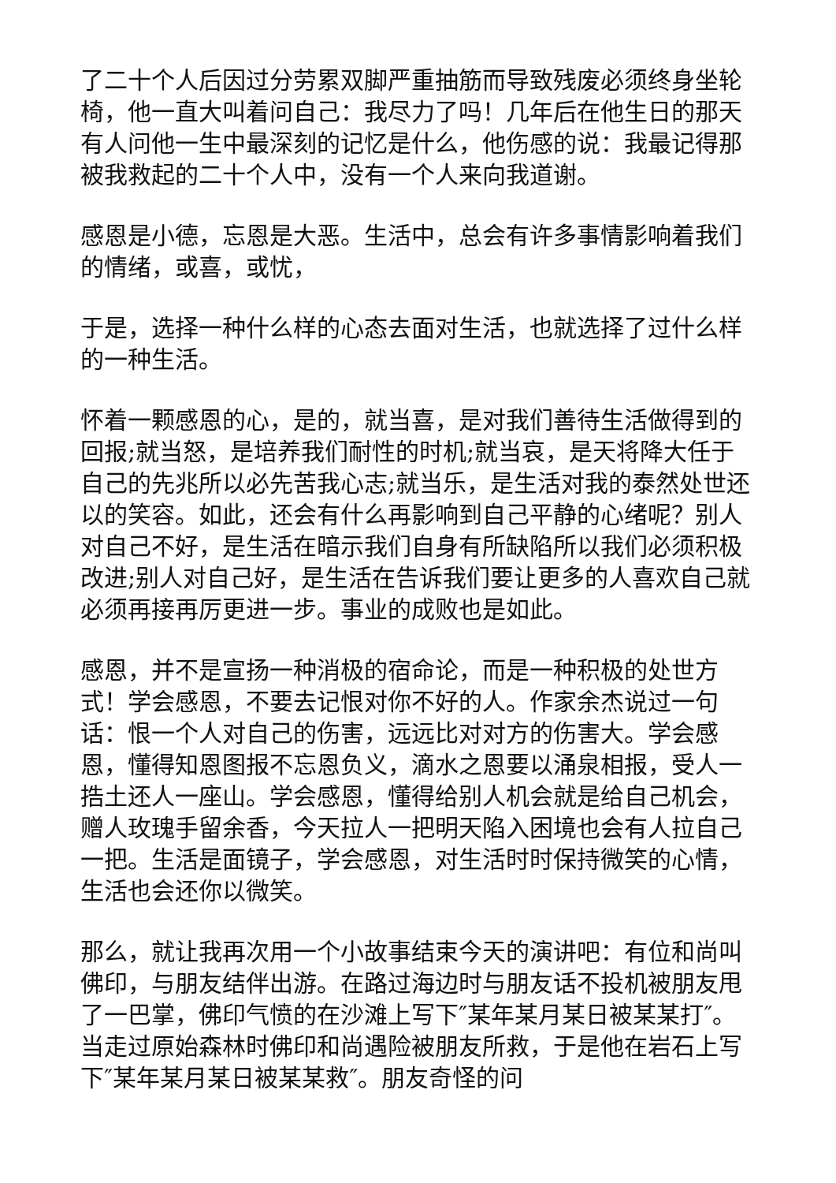了二十个人后因过分劳累双脚严重抽筋而导致残废必须终身坐轮椅，他一直大叫着问自己：我尽力了吗！几年后在他生日的那天有人问他一生中最深刻的记忆是什么，他伤感的说：我最记得那被我救起的二十个人中，没有一个人来向我道谢。
感恩是小德，忘恩是大恶。生活中，总会有许多事情影响着我们的情绪，或喜，或忧，
于是，选择一种什么样的心态去面对生活，也就选择了过什么样的一种生活。
怀着一颗感恩的心，是的，就当喜，是对我们善待生活做得到的回报;就当怒，是培养我们耐性的时机;就当哀，是天将降大任于自己的先兆所以必先苦我心志;就当乐，是生活对我的泰然处世还以的笑容。如此，还会有什么再影响到自己平静的心绪呢？别人对自己不好，是生活在暗示我们自身有所缺陷所以我们必须积极改进;别人对自己好，是生活在告诉我们要让更多的人喜欢自己就必须再接再厉更进一步。事业的成败也是如此。
感恩，并不是宣扬一种消极的宿命论，而是一种积极的处世方式！学会感恩，不要去记恨对你不好的人。作家余杰说过一句话：恨一个人对自己的伤害，远远比对对方的伤害大。学会感恩，懂得知恩图报不忘恩负义，滴水之恩要以涌泉相报，受人一捁土还人一座山。学会感恩，懂得给别人机会就是给自己机会，赠人玫瑰手留余香，今天拉人一把明天陷入困境也会有人拉自己一把。生活是面镜子，学会感恩，对生活时时保持微笑的心情，生活也会还你以微笑。
那么，就让我再次用一个小故事结束今天的演讲吧：有位和尚叫佛印，与朋友结伴出游。在路过海边时与朋友话不投机被朋友甩了一巴掌，佛印气愤的在沙滩上写下″某年某月某日被某某打″。当走过原始森林时佛印和尚遇险被朋友所救，于是他在岩石上写下″某年某月某日被某某救″。朋友奇怪的问